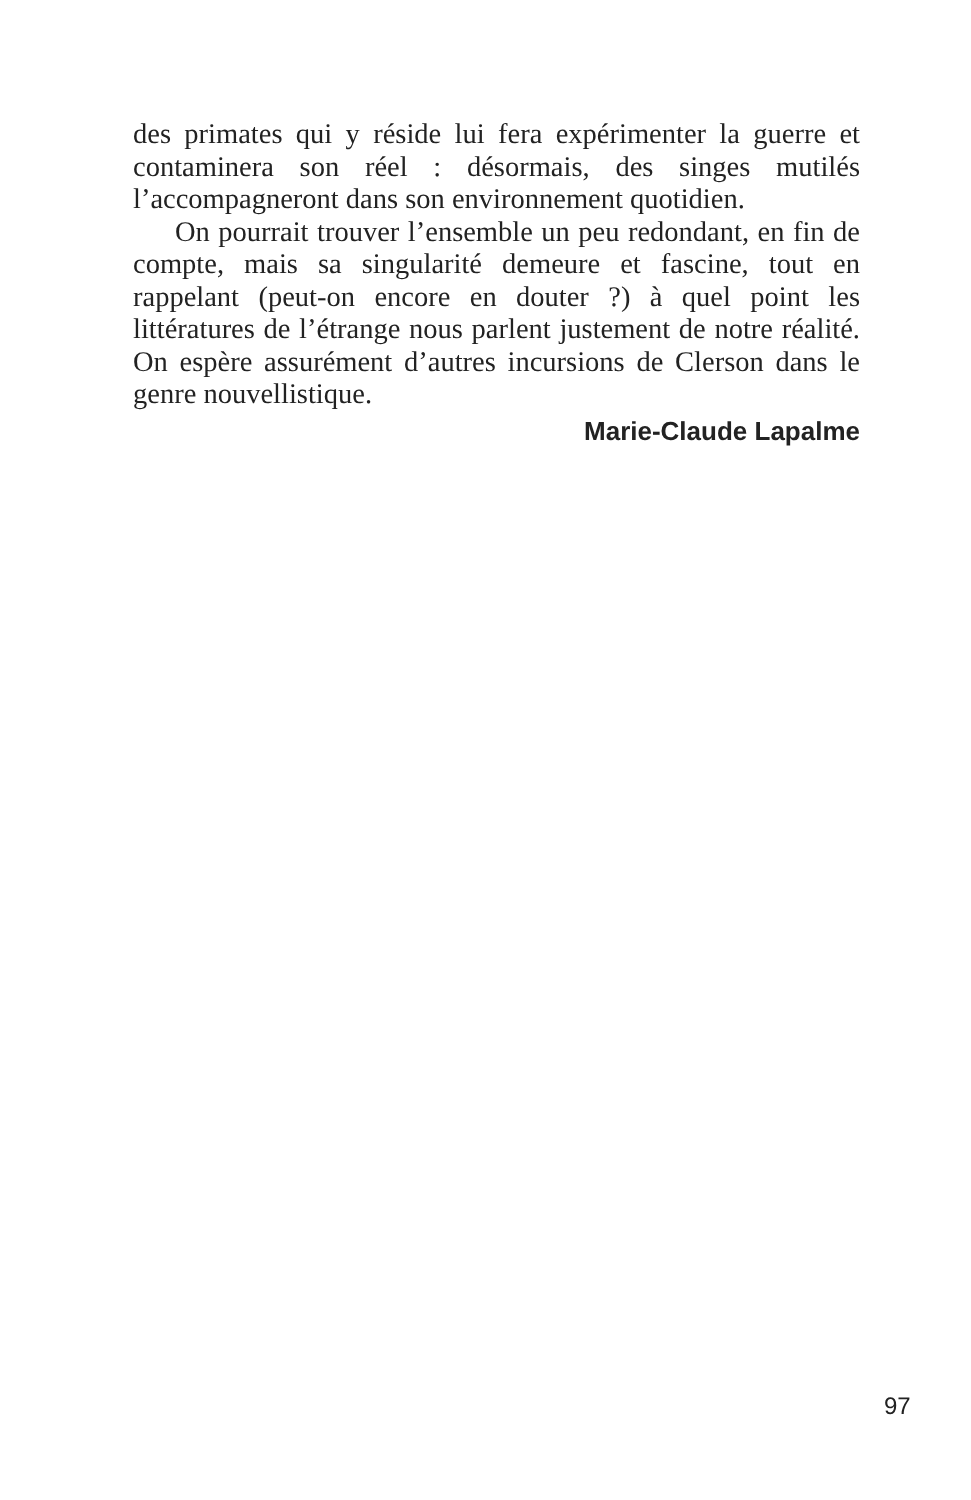des primates qui y réside lui fera expérimenter la guerre et contaminera son réel : désormais, des singes mutilés l’accompagneront dans son environnement quotidien.
On pourrait trouver l’ensemble un peu redondant, en fin de compte, mais sa singularité demeure et fascine, tout en rappelant (peut-on encore en douter ?) à quel point les littératures de l’étrange nous parlent justement de notre réalité. On espère assurément d’autres incursions de Clerson dans le genre nouvellistique.
Marie-Claude Lapalme
97